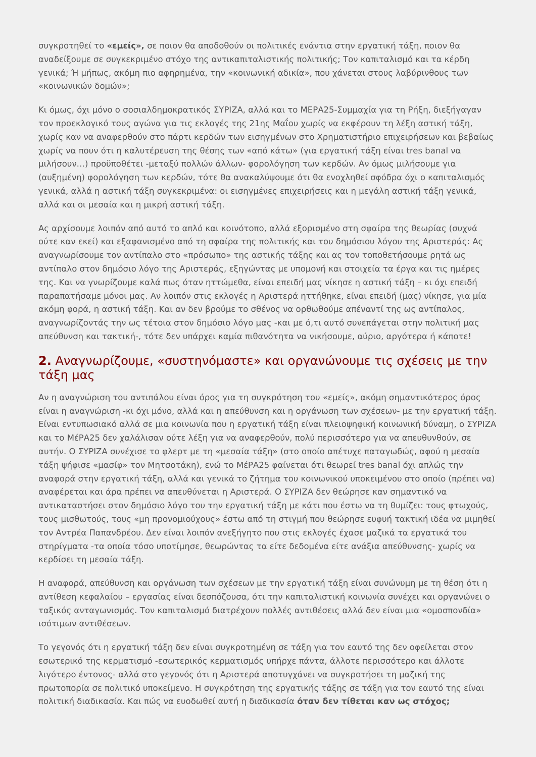συγκροτηθεί το «εμείς», σε ποιον θα αποδοθούν οι πολιτικές ενάντια στην εργατική τάξη, ποιον θα αναδείξουμε σε συγκεκριμένο στόχο της αντικαπιταλιστικής πολιτικής; Τον καπιταλισμό και τα κέρδη γενικά; Ή μήπως, ακόμη πιο αφηρημένα, την «κοινωνική αδικία», που χάνεται στους λαβύρινθους των «κοινωνικών δομών»;
Κι όμως, όχι μόνο ο σοσιαλδημοκρατικός ΣΥΡΙΖΑ, αλλά και το ΜΕΡΑ25-Συμμαχία για τη Ρήξη, διεξήγαγαν τον προεκλογικό τους αγώνα για τις εκλογές της 21ης Μαΐου χωρίς να εκφέρουν τη λέξη αστική τάξη, χωρίς καν να αναφερθούν στο πάρτι κερδών των εισηγμένων στο Χρηματιστήριο επιχειρήσεων και βεβαίως χωρίς να πουν ότι η καλυτέρευση της θέσης των «από κάτω» (για εργατική τάξη είναι tres banal να μιλήσουν…) προϋποθέτει -μεταξύ πολλών άλλων- φορολόγηση των κερδών. Αν όμως μιλήσουμε για (αυξημένη) φορολόγηση των κερδών, τότε θα ανακαλύψουμε ότι θα ενοχληθεί σφόδρα όχι ο καπιταλισμός γενικά, αλλά η αστική τάξη συγκεκριμένα: οι εισηγμένες επιχειρήσεις και η μεγάλη αστική τάξη γενικά, αλλά και οι μεσαία και η μικρή αστική τάξη.
Ας αρχίσουμε λοιπόν από αυτό το απλό και κοινότοπο, αλλά εξορισμένο στη σφαίρα της θεωρίας (συχνά ούτε καν εκεί) και εξαφανισμένο από τη σφαίρα της πολιτικής και του δημόσιου λόγου της Αριστεράς: Ας αναγνωρίσουμε τον αντίπαλο στο «πρόσωπο» της αστικής τάξης και ας τον τοποθετήσουμε ρητά ως αντίπαλο στον δημόσιο λόγο της Αριστεράς, εξηγώντας με υπομονή και στοιχεία τα έργα και τις ημέρες της. Και να γνωρίζουμε καλά πως όταν ηττώμεθα, είναι επειδή μας νίκησε η αστική τάξη – κι όχι επειδή παραπατήσαμε μόνοι μας. Αν λοιπόν στις εκλογές η Αριστερά ηττήθηκε, είναι επειδή (μας) νίκησε, για μία ακόμη φορά, η αστική τάξη. Και αν δεν βρούμε το σθένος να ορθωθούμε απέναντί της ως αντίπαλος, αναγνωρίζοντάς την ως τέτοια στον δημόσιο λόγο μας -και με ό,τι αυτό συνεπάγεται στην πολιτική μας απεύθυνση και τακτική-, τότε δεν υπάρχει καμία πιθανότητα να νικήσουμε, αύριο, αργότερα ή κάποτε!
2. Αναγνωρίζουμε, «συστηνόμαστε» και οργανώνουμε τις σχέσεις με την τάξη μας
Αν η αναγνώριση του αντιπάλου είναι όρος για τη συγκρότηση του «εμείς», ακόμη σημαντικότερος όρος είναι η αναγνώριση -κι όχι μόνο, αλλά και η απεύθυνση και η οργάνωση των σχέσεων- με την εργατική τάξη. Είναι εντυπωσιακό αλλά σε μια κοινωνία που η εργατική τάξη είναι πλειοψηφική κοινωνική δύναμη, ο ΣΥΡΙΖΑ και το ΜέΡΑ25 δεν χαλάλισαν ούτε λέξη για να αναφερθούν, πολύ περισσότερο για να απευθυνθούν, σε αυτήν. Ο ΣΥΡΙΖΑ συνέχισε το φλερτ με τη «μεσαία τάξη» (στο οποίο απέτυχε παταγωδώς, αφού η μεσαία τάξη ψήφισε «μασίφ» τον Μητσοτάκη), ενώ το ΜέΡΑ25 φαίνεται ότι θεωρεί tres banal όχι απλώς την αναφορά στην εργατική τάξη, αλλά και γενικά το ζήτημα του κοινωνικού υποκειμένου στο οποίο (πρέπει να) αναφέρεται και άρα πρέπει να απευθύνεται η Αριστερά. Ο ΣΥΡΙΖΑ δεν θεώρησε καν σημαντικό να αντικαταστήσει στον δημόσιο λόγο του την εργατική τάξη με κάτι που έστω να τη θυμίζει: τους φτωχούς, τους μισθωτούς, τους «μη προνομιούχους» έστω από τη στιγμή που θεώρησε ευφυή τακτική ιδέα να μιμηθεί τον Αντρέα Παπανδρέου. Δεν είναι λοιπόν ανεξήγητο που στις εκλογές έχασε μαζικά τα εργατικά του στηρίγματα -τα οποία τόσο υποτίμησε, θεωρώντας τα είτε δεδομένα είτε ανάξια απεύθυνσης- χωρίς να κερδίσει τη μεσαία τάξη.
Η αναφορά, απεύθυνση και οργάνωση των σχέσεων με την εργατική τάξη είναι συνώνυμη με τη θέση ότι η αντίθεση κεφαλαίου – εργασίας είναι δεσπόζουσα, ότι την καπιταλιστική κοινωνία συνέχει και οργανώνει ο ταξικός ανταγωνισμός. Τον καπιταλισμό διατρέχουν πολλές αντιθέσεις αλλά δεν είναι μια «ομοσπονδία» ισότιμων αντιθέσεων.
Το γεγονός ότι η εργατική τάξη δεν είναι συγκροτημένη σε τάξη για τον εαυτό της δεν οφείλεται στον εσωτερικό της κερματισμό -εσωτερικός κερματισμός υπήρχε πάντα, άλλοτε περισσότερο και άλλοτε λιγότερο έντονος- αλλά στο γεγονός ότι η Αριστερά αποτυγχάνει να συγκροτήσει τη μαζική της πρωτοπορία σε πολιτικό υποκείμενο. Η συγκρότηση της εργατικής τάξης σε τάξη για τον εαυτό της είναι πολιτική διαδικασία. Και πώς να ευοδωθεί αυτή η διαδικασία όταν δεν τίθεται καν ως στόχος;